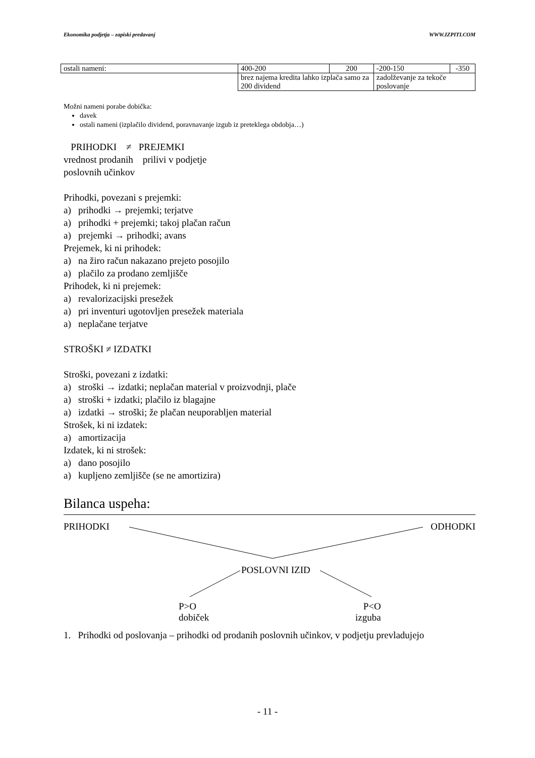Ekonomika podjetja – zapiski predavanj WWW.IZPITI.COM
| ostali nameni: | 400-200 | 200 | -200-150 | -350 |
| | brez najema kredita lahko izplača samo za 200 dividend | | zadolževanje za tekoče poslovanje | |
Možni nameni porabe dobička:
davek
ostali nameni (izplačilo dividend, poravnavanje izgub iz preteklega obdobja…)
PRIHODKI ≠ PREJEMKI
vrednost prodanih prilivi v podjetje
poslovnih učinkov
Prihodki, povezani s prejemki:
a) prihodki → prejemki; terjatve
a) prihodki + prejemki; takoj plačan račun
a) prejemki → prihodki; avans
Prejemek, ki ni prihodek:
a) na žiro račun nakazano prejeto posojilo
a) plačilo za prodano zemljišče
Prihodek, ki ni prejemek:
a) revalorizacijski presežek
a) pri inventuri ugotovljen presežek materiala
a) neplačane terjatve
STROŠKI ≠ IZDATKI
Stroški, povezani z izdatki:
a) stroški → izdatki; neplačan material v proizvodnji, plače
a) stroški + izdatki; plačilo iz blagajne
a) izdatki → stroški; že plačan neuporabljen material
Strošek, ki ni izdatek:
a) amortizacija
Izdatek, ki ni strošek:
a) dano posojilo
a) kupljeno zemljišče (se ne amortizira)
Bilanca uspeha:
PRIHODKI ODHODKI
POSLOVNI IZID
P>O
dobiček
P<O
izguba
1. Prihodki od poslovanja – prihodki od prodanih poslovnih učinkov, v podjetju prevladujejo
- 11 -